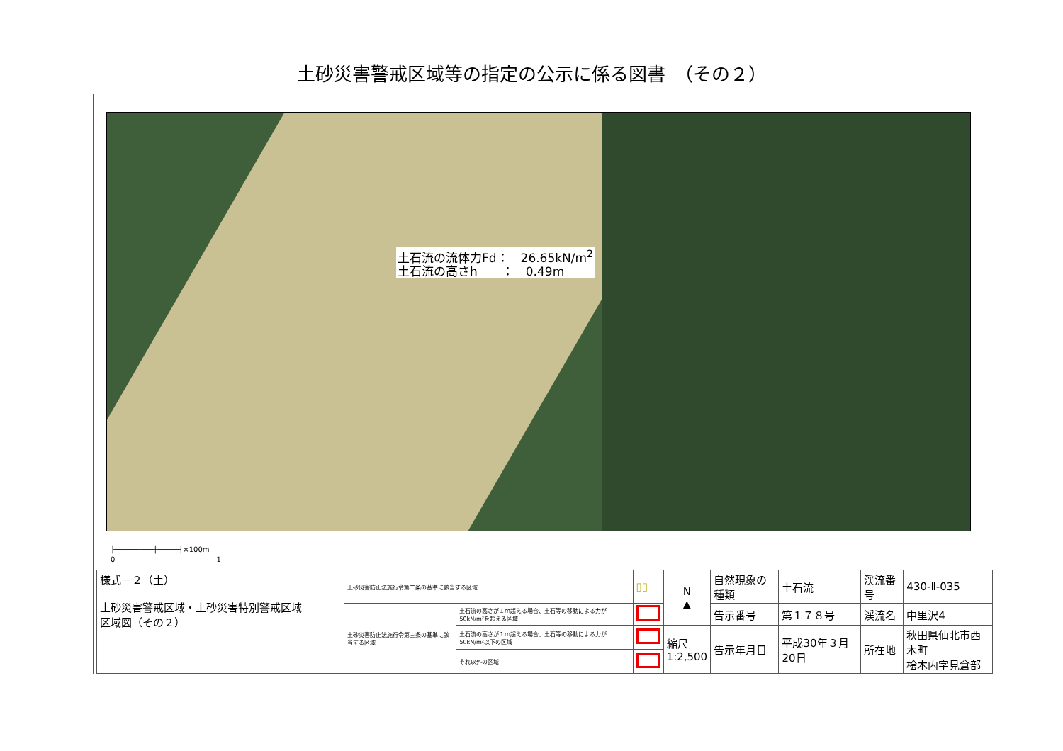土砂災害警戒区域等の指定の公示に係る図書　（その２）
土石流の流体力Fd：　26.65kN/m<sup>2</sup>
土石流の高さh　　：　0.49m
├─────────┼─────┤×100m
0 　　　　　　　　　　　　　　1
| 様式－２（土） 土砂災害警戒区域・土砂災害特別警戒区域 区域図（その２） | 土砂災害防止法施行令第二条の基準に該当する区域 | | ▯▯ | N ▲ | 自然現象の種類 | 土石流 | 渓流番号 | 430-Ⅱ-035 |
| | 土砂災害防止法施行令第三条の基準に該当する区域 | 土石流の高さが１ｍ超える場合、土石等の移動による力が50kN/m²を超える区域 | | | 告示番号 | 第１７８号 | 渓流名 | 中里沢4 |
| | | 土石流の高さが１ｍ超える場合、土石等の移動による力が50kN/m²以下の区域 | | 縮尺 1:2,500 | 告示年月日 | 平成30年３月20日 | 所在地 | 秋田県仙北市西木町 桧木内字見倉部 |
| | | それ以外の区域 | | | | | | |